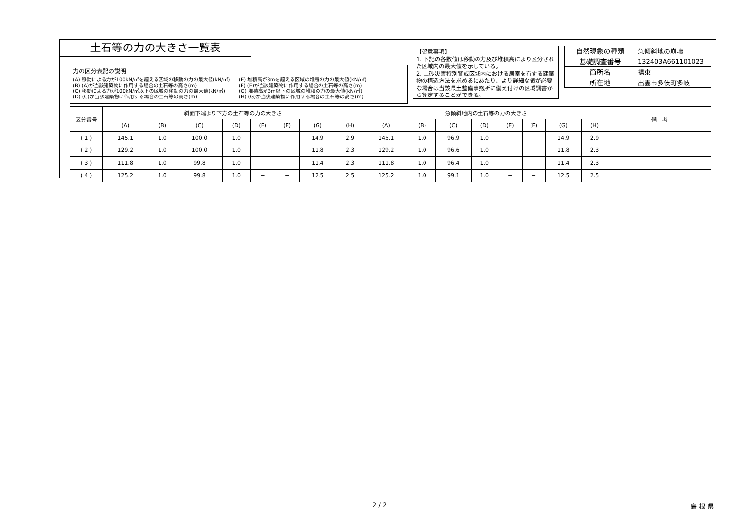土石等の力の大きさ一覧表
力の区分表記の説明
(A) 移動による力が100kN/㎡を超える区域の移動の力の最大値(kN/㎡)
(B) (A)が当該建築物に作用する場合の土石等の高さ(m)
(C) 移動による力が100kN/㎡以下の区域の移動の力の最大値(kN/㎡)
(D) (C)が当該建築物に作用する場合の土石等の高さ(m)
(E) 堆積高が3mを超える区域の堆積の力の最大値(kN/㎡)
(F) (E)が当該建築物に作用する場合の土石等の高さ(m)
(G) 堆積高が3m以下の区域の堆積の力の最大値(kN/㎡)
(H) (G)が当該建築物に作用する場合の土石等の高さ(m)
【留意事項】
1. 下記の各数値は移動の力及び堆積高により区分された区域内の最大値を示している。
2. 土砂災害特別警戒区域内における居室を有する建築物の構造方法を求めるにあたり、より詳細な値が必要な場合は当該県土整備事務所に備え付けの区域調書から算定することができる。
| 自然現象の種類 | 急傾斜地の崩壊 |
| 基礎調査番号 | 132403A661101023 |
| 箇所名 | 揚東 |
| 所在地 | 出雲市多伎町多岐 |
| 区分番号 | 斜面下端より下方の土石等の力の大きさ | | | | | | | | 急傾斜地内の土石等の力の大きさ | | | | | | | | 備 考 |
| --- | --- | --- | --- | --- | --- | --- | --- | --- | --- | --- | --- | --- | --- | --- | --- | --- | --- |
| | (A) | (B) | (C) | (D) | (E) | (F) | (G) | (H) | (A) | (B) | (C) | (D) | (E) | (F) | (G) | (H) | |
| ( 1 ) | 145.1 | 1.0 | 100.0 | 1.0 | − | − | 14.9 | 2.9 | 145.1 | 1.0 | 96.9 | 1.0 | − | − | 14.9 | 2.9 | |
| ( 2 ) | 129.2 | 1.0 | 100.0 | 1.0 | − | − | 11.8 | 2.3 | 129.2 | 1.0 | 96.6 | 1.0 | − | − | 11.8 | 2.3 | |
| ( 3 ) | 111.8 | 1.0 | 99.8 | 1.0 | − | − | 11.4 | 2.3 | 111.8 | 1.0 | 96.4 | 1.0 | − | − | 11.4 | 2.3 | |
| ( 4 ) | 125.2 | 1.0 | 99.8 | 1.0 | − | − | 12.5 | 2.5 | 125.2 | 1.0 | 99.1 | 1.0 | − | − | 12.5 | 2.5 | |
2 / 2 島 根 県